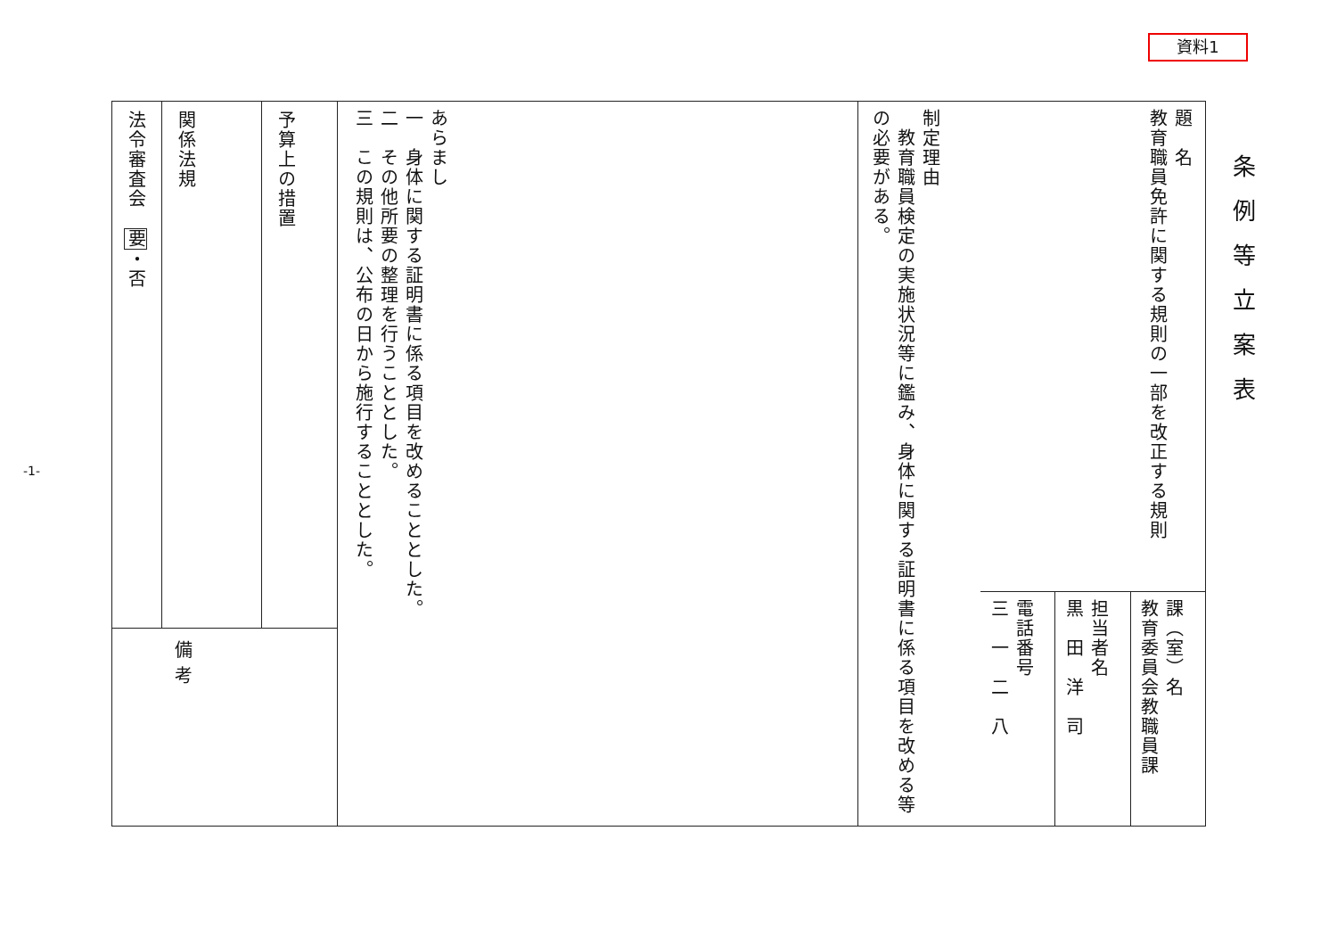資料1
条例等立案表
題　名
教育職員免許に関する規則の一部を改正する規則
課（室）名
教育委員会教職員課
担当者名
黒　田　洋　司
電話番号
三　一　二　八
制定理由
　教育職員検定の実施状況等に鑑み、身体に関する証明書に係る項目を改める等の必要がある。
あらまし
一　身体に関する証明書に係る項目を改めることとした。
二　その他所要の整理を行うこととした。
三　この規則は、公布の日から施行することとした。
予算上の措置
関係法規
法令審査会　要・否
備考
-1-